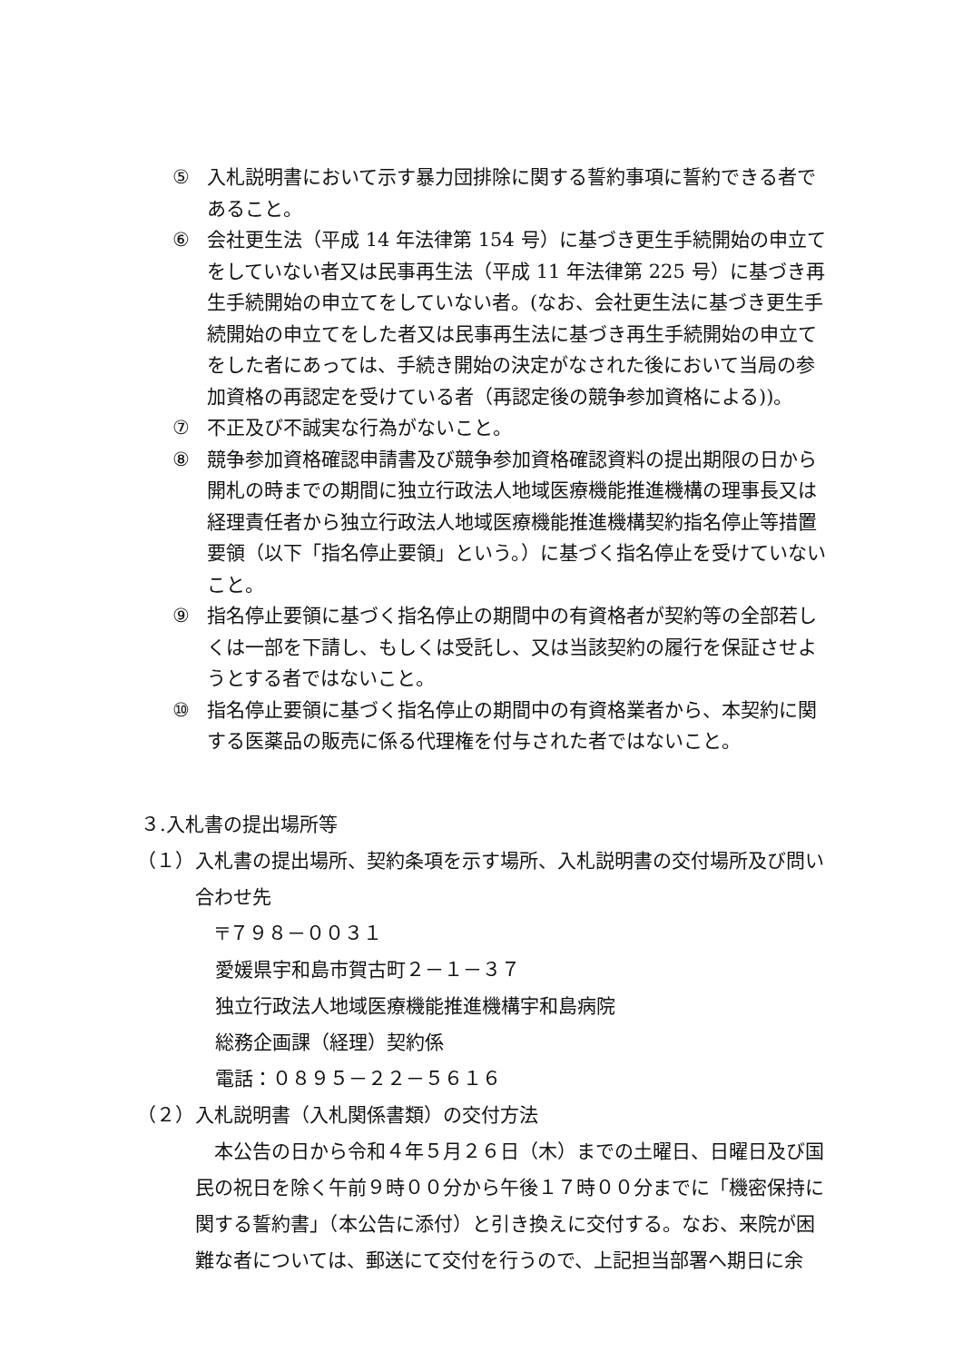⑤ 入札説明書において示す暴力団排除に関する誓約事項に誓約できる者であること。
⑥ 会社更生法（平成 14 年法律第 154 号）に基づき更生手続開始の申立てをしていない者又は民事再生法（平成 11 年法律第 225 号）に基づき再生手続開始の申立てをしていない者。(なお、会社更生法に基づき更生手続開始の申立てをした者又は民事再生法に基づき再生手続開始の申立てをした者にあっては、手続き開始の決定がなされた後において当局の参加資格の再認定を受けている者（再認定後の競争参加資格による))。
⑦ 不正及び不誠実な行為がないこと。
⑧ 競争参加資格確認申請書及び競争参加資格確認資料の提出期限の日から開札の時までの期間に独立行政法人地域医療機能推進機構の理事長又は経理責任者から独立行政法人地域医療機能推進機構契約指名停止等措置要領（以下「指名停止要領」という。）に基づく指名停止を受けていないこと。
⑨ 指名停止要領に基づく指名停止の期間中の有資格者が契約等の全部若しくは一部を下請し、もしくは受託し、又は当該契約の履行を保証させようとする者ではないこと。
⑩ 指名停止要領に基づく指名停止の期間中の有資格業者から、本契約に関する医薬品の販売に係る代理権を付与された者ではないこと。
３.入札書の提出場所等
（１） 入札書の提出場所、契約条項を示す場所、入札説明書の交付場所及び問い合わせ先
〒７９８－００３１
愛媛県宇和島市賀古町２－１－３７
独立行政法人地域医療機能推進機構宇和島病院
総務企画課（経理）契約係
電話：０８９５－２２－５６１６
（２） 入札説明書（入札関係書類）の交付方法
本公告の日から令和４年５月２６日（木）までの土曜日、日曜日及び国民の祝日を除く午前９時００分から午後１７時００分までに「機密保持に関する誓約書」（本公告に添付）と引き換えに交付する。なお、来院が困難な者については、郵送にて交付を行うので、上記担当部署へ期日に余